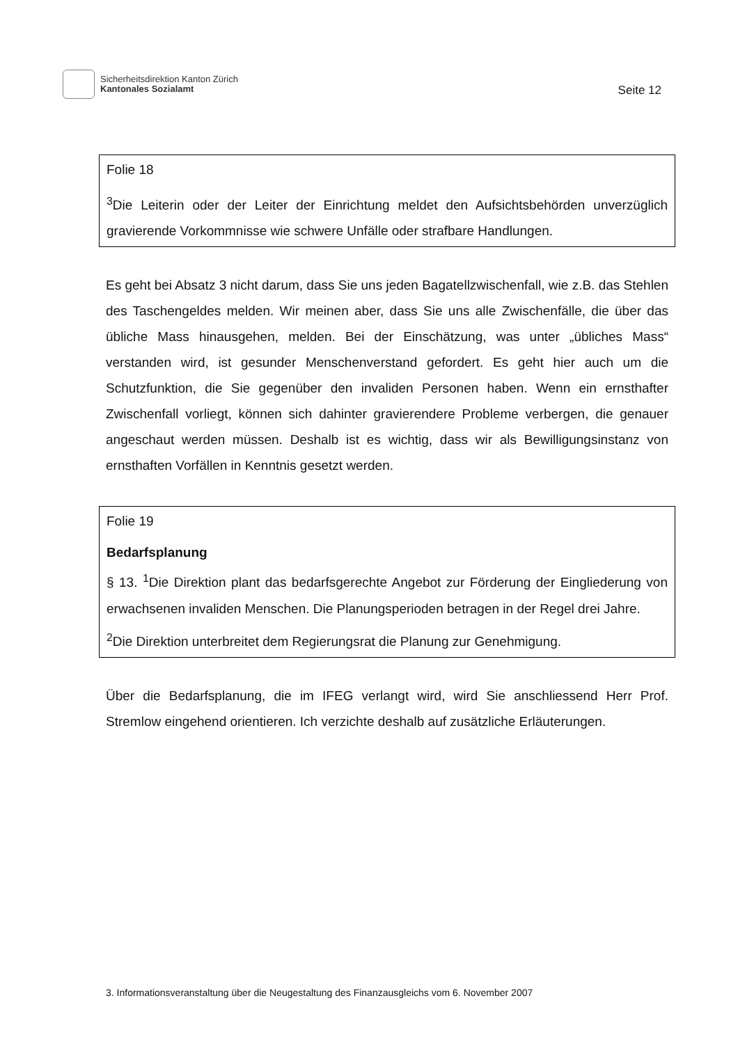Sicherheitsdirektion Kanton Zürich
Kantonales Sozialamt
Seite 12
Folie 18
<sup>3</sup> Die Leiterin oder der Leiter der Einrichtung meldet den Aufsichtsbehörden unverzüglich gravierende Vorkommnisse wie schwere Unfälle oder strafbare Handlungen.
Es geht bei Absatz 3 nicht darum, dass Sie uns jeden Bagatellzwischenfall, wie z.B. das Stehlen des Taschengeldes melden. Wir meinen aber, dass Sie uns alle Zwischenfälle, die über das übliche Mass hinausgehen, melden. Bei der Einschätzung, was unter „übliches Mass“ verstanden wird, ist gesunder Menschenverstand gefordert. Es geht hier auch um die Schutzfunktion, die Sie gegenüber den invaliden Personen haben. Wenn ein ernsthafter Zwischenfall vorliegt, können sich dahinter gravierendere Probleme verbergen, die genauer angeschaut werden müssen. Deshalb ist es wichtig, dass wir als Bewilligungsinstanz von ernsthaften Vorfällen in Kenntnis gesetzt werden.
Folie 19
Bedarfsplanung
§ 13. <sup>1</sup>Die Direktion plant das bedarfsgerechte Angebot zur Förderung der Eingliederung von erwachsenen invaliden Menschen. Die Planungsperioden betragen in der Regel drei Jahre.
<sup>2</sup> Die Direktion unterbreitet dem Regierungsrat die Planung zur Genehmigung.
Über die Bedarfsplanung, die im IFEG verlangt wird, wird Sie anschliessend Herr Prof. Stremlow eingehend orientieren. Ich verzichte deshalb auf zusätzliche Erläuterungen.
3. Informationsveranstaltung über die Neugestaltung des Finanzausgleichs vom 6. November 2007